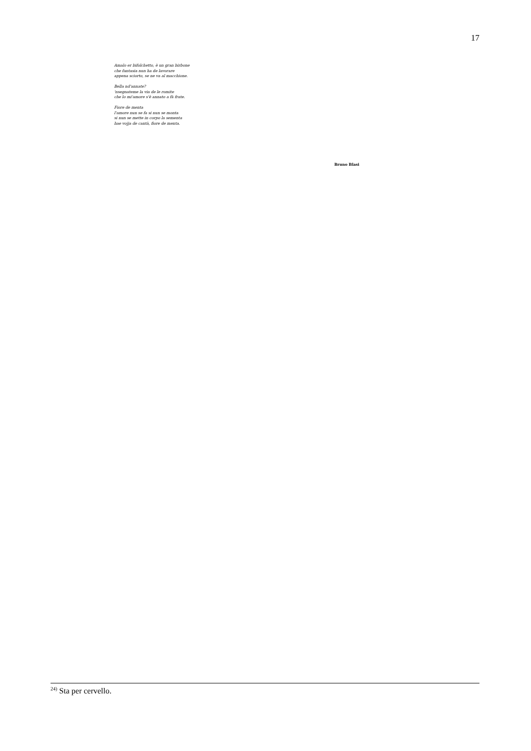17
Amalo er bifolchetto, è un gran birbone
che fantasia nun ha de lavorare
appena sciorto, se ne va al macchione.
Bella nd'annate?
'nsegnateme la via de le romite
che lo mi'amore s'è annato a fà frate.
Fiore de menta
l'amore nun se fa si nun se monta
si nun se mette in corpo la sementa
hae vojja de cantà, fiore de menta.
Bruno Blasi
<sup>24)</sup> Sta per cervello.